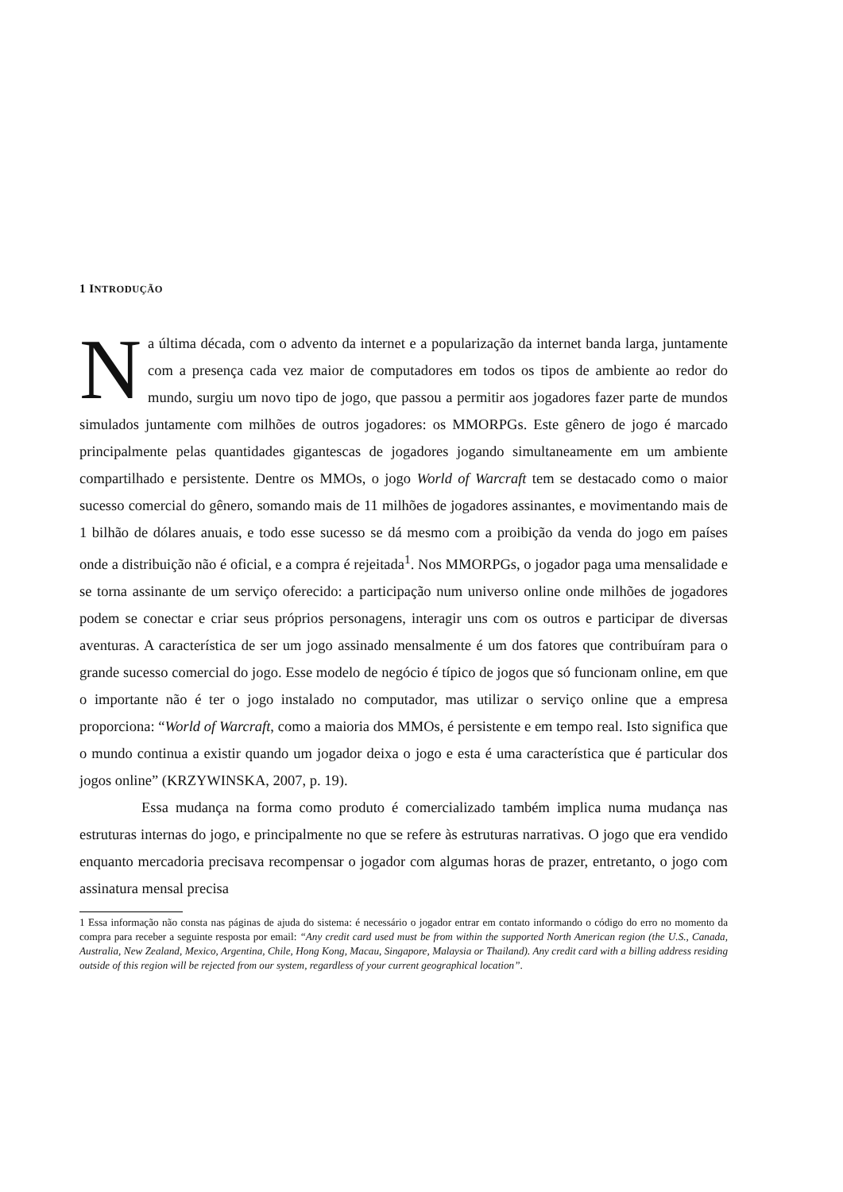1 INTRODUÇÃO
Na última década, com o advento da internet e a popularização da internet banda larga, juntamente com a presença cada vez maior de computadores em todos os tipos de ambiente ao redor do mundo, surgiu um novo tipo de jogo, que passou a permitir aos jogadores fazer parte de mundos simulados juntamente com milhões de outros jogadores: os MMORPGs. Este gênero de jogo é marcado principalmente pelas quantidades gigantescas de jogadores jogando simultaneamente em um ambiente compartilhado e persistente. Dentre os MMOs, o jogo World of Warcraft tem se destacado como o maior sucesso comercial do gênero, somando mais de 11 milhões de jogadores assinantes, e movimentando mais de 1 bilhão de dólares anuais, e todo esse sucesso se dá mesmo com a proibição da venda do jogo em países onde a distribuição não é oficial, e a compra é rejeitada<sup>1</sup>. Nos MMORPGs, o jogador paga uma mensalidade e se torna assinante de um serviço oferecido: a participação num universo online onde milhões de jogadores podem se conectar e criar seus próprios personagens, interagir uns com os outros e participar de diversas aventuras. A característica de ser um jogo assinado mensalmente é um dos fatores que contribuíram para o grande sucesso comercial do jogo. Esse modelo de negócio é típico de jogos que só funcionam online, em que o importante não é ter o jogo instalado no computador, mas utilizar o serviço online que a empresa proporciona: “World of Warcraft, como a maioria dos MMOs, é persistente e em tempo real. Isto significa que o mundo continua a existir quando um jogador deixa o jogo e esta é uma característica que é particular dos jogos online” (KRZYWINSKA, 2007, p. 19).
Essa mudança na forma como produto é comercializado também implica numa mudança nas estruturas internas do jogo, e principalmente no que se refere às estruturas narrativas. O jogo que era vendido enquanto mercadoria precisava recompensar o jogador com algumas horas de prazer, entretanto, o jogo com assinatura mensal precisa
1 Essa informação não consta nas páginas de ajuda do sistema: é necessário o jogador entrar em contato informando o código do erro no momento da compra para receber a seguinte resposta por email: “Any credit card used must be from within the supported North American region (the U.S., Canada, Australia, New Zealand, Mexico, Argentina, Chile, Hong Kong, Macau, Singapore, Malaysia or Thailand). Any credit card with a billing address residing outside of this region will be rejected from our system, regardless of your current geographical location”.